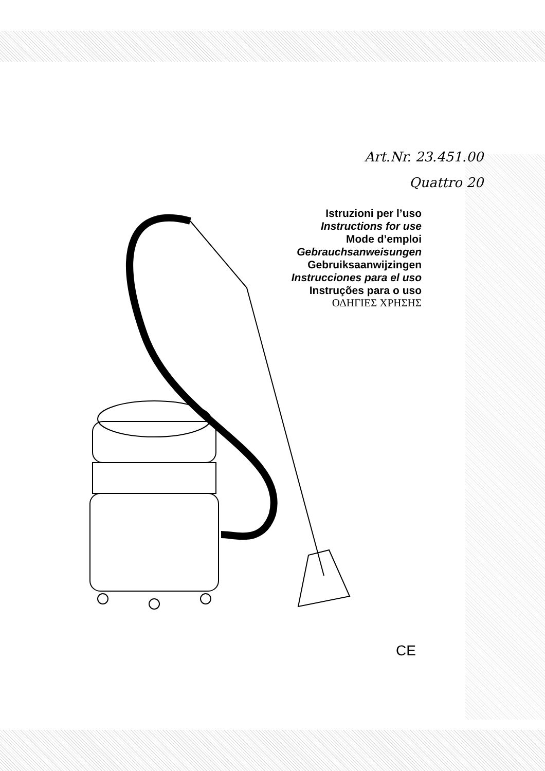Art.Nr. 23.451.00
Quattro 20
Istruzioni per l’uso
Instructions for use
Mode d’emploi
Gebrauchsanweisungen
Gebruiksaanwijzingen
Instrucciones para el uso
Instruções para o uso
ΟΔΗΓΙΕΣ ΧΡΗΣΗΣ
CE